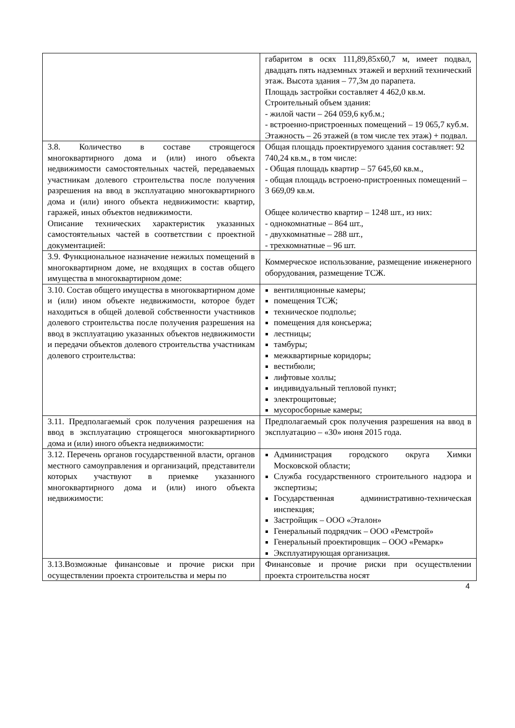| | габаритом в осях 111,89,85х60,7 м, имеет подвал, двадцать пять надземных этажей и верхний технический этаж. Высота здания – 77,3м до парапета. Площадь застройки составляет 4 462,0 кв.м. Строительный объем здания: - жилой части – 264 059,6 куб.м.; - встроенно-пристроенных помещений – 19 065,7 куб.м. Этажность – 26 этажей (в том числе тех этаж) + подвал. |
| 3.8. Количество в составе строящегося многоквартирного дома и (или) иного объекта недвижимости самостоятельных частей, передаваемых участникам долевого строительства после получения разрешения на ввод в эксплуатацию многоквартирного дома и (или) иного объекта недвижимости: квартир, гаражей, иных объектов недвижимости. Описание технических характеристик указанных самостоятельных частей в соответствии с проектной документацией: | Общая площадь проектируемого здания составляет: 92 740,24 кв.м., в том числе: - Общая площадь квартир – 57 645,60 кв.м., - общая площадь встроено-пристроенных помещений – 3 669,09 кв.м. Общее количество квартир – 1248 шт., из них: - однокомнатные – 864 шт., - двухкомнатные – 288 шт., - трехкомнатные – 96 шт. |
| 3.9. Функциональное назначение нежилых помещений в многоквартирном доме, не входящих в состав общего имущества в многоквартирном доме: | Коммерческое использование, размещение инженерного оборудования, размещение ТСЖ. |
| 3.10. Состав общего имущества в многоквартирном доме и (или) ином объекте недвижимости, которое будет находиться в общей долевой собственности участников долевого строительства после получения разрешения на ввод в эксплуатацию указанных объектов недвижимости и передачи объектов долевого строительства участникам долевого строительства: | вентиляционные камеры; помещения ТСЖ; техническое подполье; помещения для консьержа; лестницы; тамбуры; межквартирные коридоры; вестибюли; лифтовые холлы; индивидуальный тепловой пункт; электрощитовые; мусоросборные камеры; |
| 3.11. Предполагаемый срок получения разрешения на ввод в эксплуатацию строящегося многоквартирного дома и (или) иного объекта недвижимости: | Предполагаемый срок получения разрешения на ввод в эксплуатацию – «30» июня 2015 года. |
| 3.12. Перечень органов государственной власти, органов местного самоуправления и организаций, представители которых участвуют в приемке указанного многоквартирного дома и (или) иного объекта недвижимости: | Администрация городского округа Химки Московской области; Служба государственного строительного надзора и экспертизы; Государственная административно-техническая инспекция; Застройщик – ООО «Эталон» Генеральный подрядчик – ООО «Ремстрой» Генеральный проектировщик – ООО «Ремарк» Эксплуатирующая организация. |
| 3.13.Возможные финансовые и прочие риски при осуществлении проекта строительства и меры по | Финансовые и прочие риски при осуществлении проекта строительства носят |
4